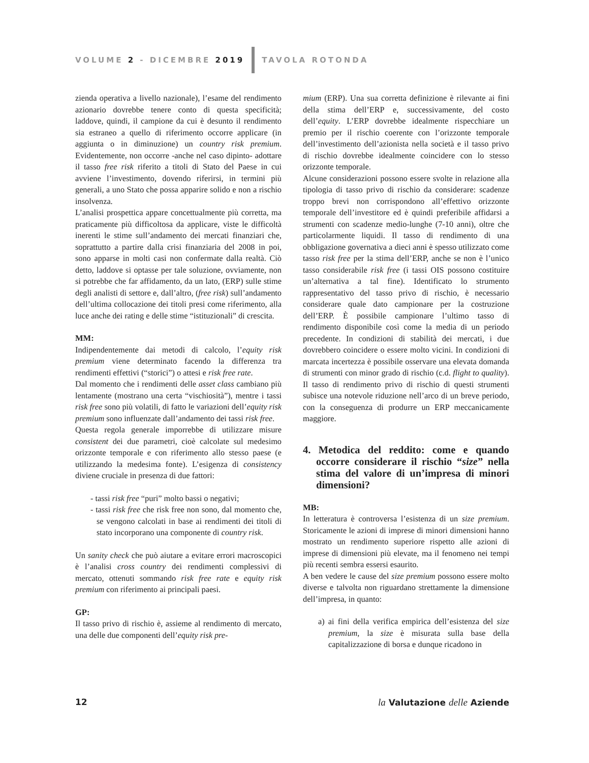VOLUME 2 - DICEMBRE 2019 TAVOLA ROTONDA
zienda operativa a livello nazionale), l’esame del rendimento azionario dovrebbe tenere conto di questa specificità; laddove, quindi, il campione da cui è desunto il rendimento sia estraneo a quello di riferimento occorre applicare (in aggiunta o in diminuzione) un country risk premium. Evidentemente, non occorre -anche nel caso dipinto- adottare il tasso free risk riferito a titoli di Stato del Paese in cui avviene l’investimento, dovendo riferirsi, in termini più generali, a uno Stato che possa apparire solido e non a rischio insolvenza.
L’analisi prospettica appare concettualmente più corretta, ma praticamente più difficoltosa da applicare, viste le difficoltà inerenti le stime sull’andamento dei mercati finanziari che, soprattutto a partire dalla crisi finanziaria del 2008 in poi, sono apparse in molti casi non confermate dalla realtà. Ciò detto, laddove si optasse per tale soluzione, ovviamente, non si potrebbe che far affidamento, da un lato, (ERP) sulle stime degli analisti di settore e, dall’altro, (free risk) sull’andamento dell’ultima collocazione dei titoli presi come riferimento, alla luce anche dei rating e delle stime “istituzionali” di crescita.
MM:
Indipendentemente dai metodi di calcolo, l’equity risk premium viene determinato facendo la differenza tra rendimenti effettivi (“storici”) o attesi e risk free rate.
Dal momento che i rendimenti delle asset class cambiano più lentamente (mostrano una certa “vischiosità”), mentre i tassi risk free sono più volatili, di fatto le variazioni dell’equity risk premium sono influenzate dall’andamento dei tassi risk free.
Questa regola generale imporrebbe di utilizzare misure consistent dei due parametri, cioè calcolate sul medesimo orizzonte temporale e con riferimento allo stesso paese (e utilizzando la medesima fonte). L’esigenza di consistency diviene cruciale in presenza di due fattori:
- tassi risk free “puri” molto bassi o negativi;
- tassi risk free che risk free non sono, dal momento che, se vengono calcolati in base ai rendimenti dei titoli di stato incorporano una componente di country risk.
Un sanity check che può aiutare a evitare errori macroscopici è l’analisi cross country dei rendimenti complessivi di mercato, ottenuti sommando risk free rate e equity risk premium con riferimento ai principali paesi.
GP:
Il tasso privo di rischio è, assieme al rendimento di mercato, una delle due componenti dell’equity risk pre-
mium (ERP). Una sua corretta definizione è rilevante ai fini della stima dell’ERP e, successivamente, del costo dell’equity. L’ERP dovrebbe idealmente rispecchiare un premio per il rischio coerente con l’orizzonte temporale dell’investimento dell’azionista nella società e il tasso privo di rischio dovrebbe idealmente coincidere con lo stesso orizzonte temporale.
Alcune considerazioni possono essere svolte in relazione alla tipologia di tasso privo di rischio da considerare: scadenze troppo brevi non corrispondono all’effettivo orizzonte temporale dell’investitore ed è quindi preferibile affidarsi a strumenti con scadenze medio-lunghe (7-10 anni), oltre che particolarmente liquidi. Il tasso di rendimento di una obbligazione governativa a dieci anni è spesso utilizzato come tasso risk free per la stima dell’ERP, anche se non è l’unico tasso considerabile risk free (i tassi OIS possono costituire un’alternativa a tal fine). Identificato lo strumento rappresentativo del tasso privo di rischio, è necessario considerare quale dato campionare per la costruzione dell’ERP. È possibile campionare l’ultimo tasso di rendimento disponibile così come la media di un periodo precedente. In condizioni di stabilità dei mercati, i due dovrebbero coincidere o essere molto vicini. In condizioni di marcata incertezza è possibile osservare una elevata domanda di strumenti con minor grado di rischio (c.d. flight to quality). Il tasso di rendimento privo di rischio di questi strumenti subisce una notevole riduzione nell’arco di un breve periodo, con la conseguenza di produrre un ERP meccanicamente maggiore.
4. Metodica del reddito: come e quando occorre considerare il rischio “size” nella stima del valore di un’impresa di minori dimensioni?
MB:
In letteratura è controversa l’esistenza di un size premium. Storicamente le azioni di imprese di minori dimensioni hanno mostrato un rendimento superiore rispetto alle azioni di imprese di dimensioni più elevate, ma il fenomeno nei tempi più recenti sembra essersi esaurito.
A ben vedere le cause del size premium possono essere molto diverse e talvolta non riguardano strettamente la dimensione dell’impresa, in quanto:
a) ai fini della verifica empirica dell’esistenza del size premium, la size è misurata sulla base della capitalizzazione di borsa e dunque ricadono in
12 la Valutazione delle Aziende